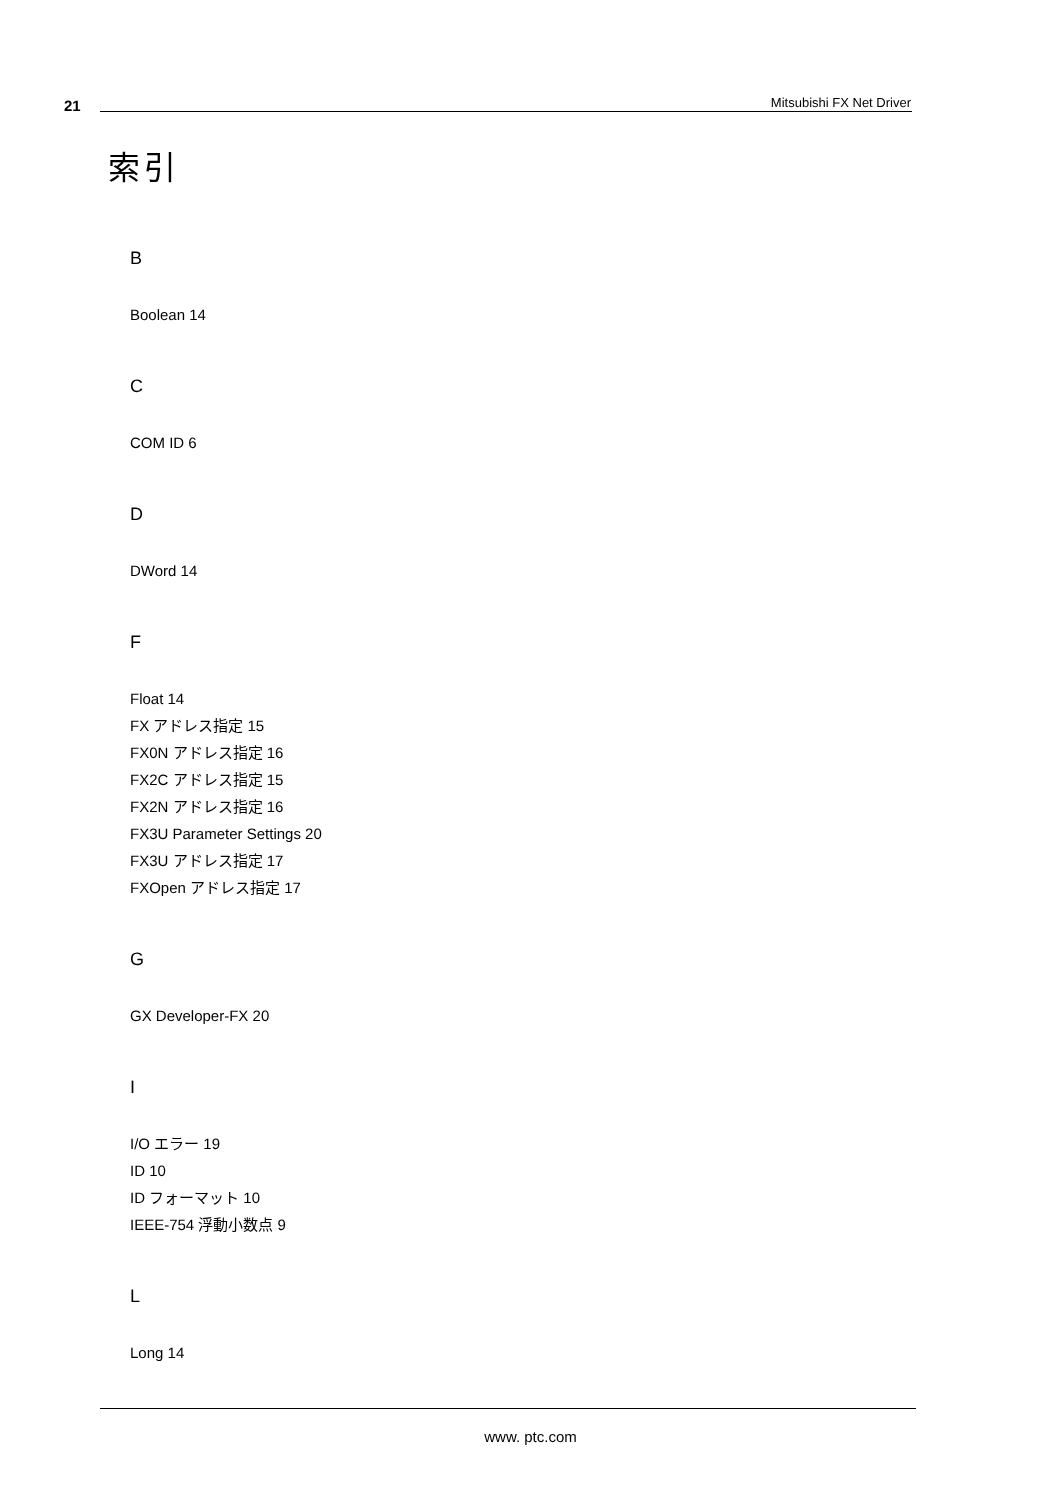21 Mitsubishi FX Net Driver
索引
B
Boolean 14
C
COM ID 6
D
DWord 14
F
Float 14
FX アドレス指定 15
FX0N アドレス指定 16
FX2C アドレス指定 15
FX2N アドレス指定 16
FX3U Parameter Settings 20
FX3U アドレス指定 17
FXOpen アドレス指定 17
G
GX Developer-FX 20
I
I/O エラー 19
ID 10
ID フォーマット 10
IEEE-754 浮動小数点 9
L
Long 14
www. ptc.com